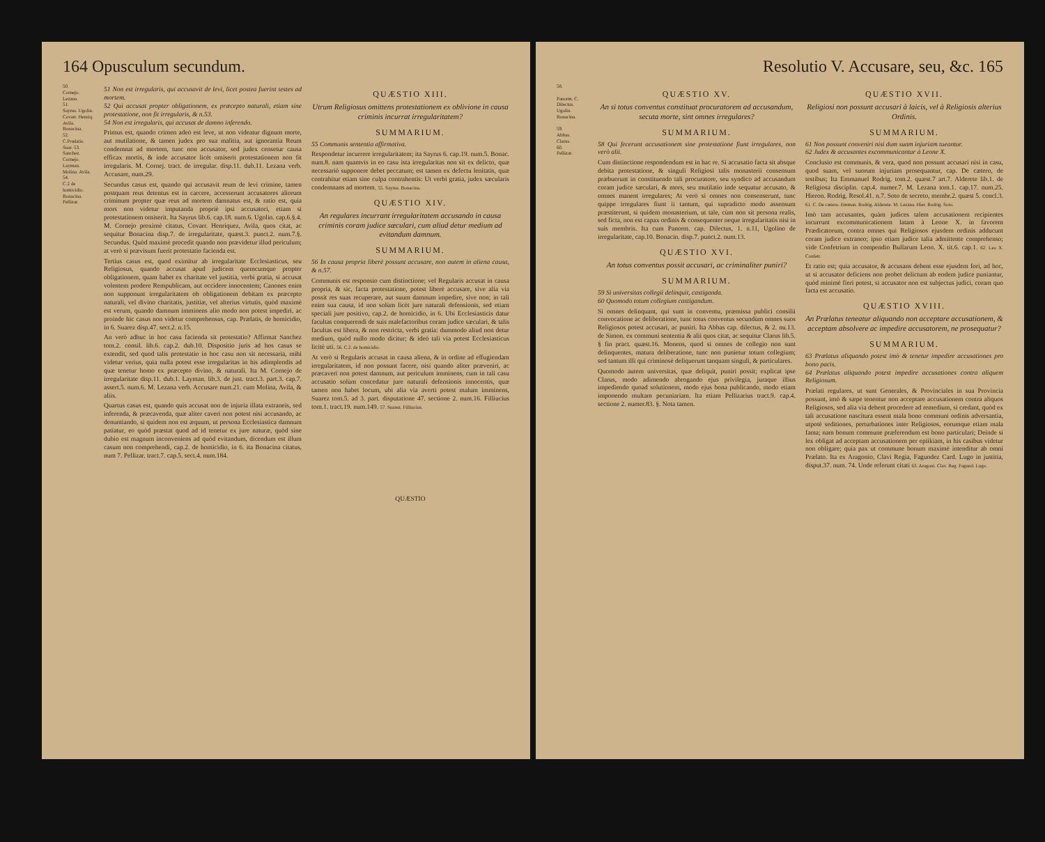164 Opusculum secundum.
50.
Cornejo. Lezana.
51.
Sayrus. Ugolin. Covarr. Henriq. Avila. Bonacina.
52.
C.Prælatis. Suar. 53. Sanchez.
Cornejo. Layman. Molina. Avila. 54.
C.2 de homicidio. Bonacina. Pellizar.
51 Non est irregularis, qui accusavit de levi, licet postea fuerint testes ad mortem.
52 Qui accusat propter obligationem, ex præcepto naturali, etiam sine protestatione, non fit irregularis, & n.53.
54 Non est irregularis, qui accusat de damno inferendo.
Primus est, quando crimen adeò est leve, ut non videatur dignum morte, aut mutilatione, & tamen judex pro sua malitia, aut ignorantia Reum condemnat ad mortem, tunc non accusator, sed judex censetur causa efficax mortis, & inde accusator licèt omiserit protestationem non fit irregularis. M. Cornej. tract. de irregular. disp.11. dub.11. Lezana verb. Accusare, num.29.
Secundus casus est, quando qui accusavit reum de levi crimine, tamen postquam reus detentus est in carcere, accesserunt accusatores aliorum criminum propter quæ reus ad mortem damnatus est, & ratio est, quia mors non videtur imputanda propriè ipsi accusatori, etiam si protestationem omiserit. Ita Sayrus lib.6. cap.18. num.6. Ugolin. cap.6.§.4. M. Cornejo proximè citatus, Covarr. Henriquez, Avila, quos citat, ac sequitur Bonacina disp.7. de irregularitate, quæst.3. punct.2. num.7.§. Secundus. Quòd maximè procedit quando non prævidetur illud periculum; at verò si prævisum fuerit protestatio facienda est.
Tertius casus est, quod eximitur ab irregularitate Ecclesiasticus, seu Religiosus, quando accusat apud judicem quemcumque propter obligationem, quam habet ex charitate vel justitia, verbi gratia, si accusat volentem prodere Rempublicam, aut occidere innocentem; Canones enim non supponunt irregularitatem ob obligationem debitam ex præcepto naturali, vel divino charitatis, justitiæ, vel alterius virtutis, quòd maximè est verum, quando damnum imminens alio modo non potest impediri, ac proinde hic casus non videtur comprehensus, cap. Prælatis, de homicidio, in 6. Suarez disp.47. sect.2. n.15.
An verò adhuc in hoc casu facienda sit protestatio? Affirmat Sanchez tom.2. consil. lib.6. cap.2. dub.10. Dispositio juris ad hos casus se extendit, sed quod talis protestatio in hoc casu non sit necessaria, mihi videtur verius, quia nulla potest esse irregularitas in his adimplendis ad quæ tenetur homo ex præcepto divino, & naturali. Ita M. Cornejo de irregularitate disp.11. dub.1. Layman. lib.3. de just. tract.3. part.3. cap.7. assert.5. num.6. M. Lezana verb. Accusare num.21. cum Molina, Avila, & aliis.
Quartus casus est, quando quis accusat non de injuria illata extraneis, sed inferenda, & præcavenda, quæ aliter caveri non potest nisi accusando, ac denuntiando, si quidem non est æquum, ut persona Ecclesiastica damnum patiatur, eo quòd præstat quod ad id tenetur ex jure naturæ, quòd sine dubio est magnum inconveniens ad quòd evitandum, dicendum est illum casum non comprehendi, cap.2. de homicidio, in 6. ita Bonacina citatus, num 7. Pellizar. tract.7. cap.5. sect.4. num.184.
QUÆSTIO XIII.
Utrum Religiosus omittens protestationem ex oblivione in causa criminis incurrat irregularitatem?
SUMMARIUM.
55 Communis sententia affirmativa.
Respondetur incurrere irregularitatem; ita Sayrus 6. cap.19. num.5. Bonac. num.8. nam quamvis in eo casu ista irregularitas non sit ex delicto, quæ necessariò supponere debet peccatum; est tamen ex defectu lenitatis, quæ contrahitur etiam sine culpa contrahentis: Ut verbi gratia, judex sæcularis condemnans ad mortem. 55. Sayrus. Bonacina.
QUÆSTIO XIV.
An regulares incurrant irregularitatem accusando in causa criminis coram judice sæculari, cum aliud detur medium ad evitandum damnum.
SUMMARIUM.
56 In causa propria liberè possunt accusare, non autem in aliena causa, & n.57.
Communis est responsio cum distinctione; vel Regularis accusat in causa propria, & sic, facta protestatione, potest liberè accusare, sive alia via possit res suas recuperare, aut suum damnum impedire, sive non; in tali enim sua causa, id non solùm licèt jure naturali defensionis, sed etiam speciali jure positivo, cap.2. de homicidio, in 6. Ubi Ecclesiasticis datur facultas conquerendi de suis malefactoribus coram judice sæculari, & talis facultas est libera, & non restricta, verbi gratia: dummodo aliud non detur medium, quòd nullo modo dicitur; & ideò tali via potest Ecclesiasticus licitè uti. 56. C.2. de homicidio.
At verò si Regularis accusat in causa aliena, & in ordine ad effugiendam irregularitatem, id non possunt facere, nisi quando aliter præveniri, ac præcaveri non potest damnum, aut periculum imminens, cum in tali casu accusatio solùm concedatur jure naturali defensionis innocentis, quæ tamen non habet locum, ubi alia via averti potest malum imminens, Suarez tom.5. ad 3. part. disputatione 47. sectione 2. num.16. Filliucius tom.1. tract.19. num.149. 57. Suarez. Filliucius.
QUÆSTIO
Resolutio V. Accusare, seu, &c. 165
58.
Panorm. C. Dilectus. Ugolin. Bonacina.
59.
Abbas.
Clarus.
60.
Pellizar.
QUÆSTIO XV.
An si totus conventus constituat procuratorem ad accusandum, secuta morte, sint omnes irregulares?
SUMMARIUM.
58 Qui fecerunt accusationem sine protestatione fiunt irregulares, non verò alii.
Cum distinctione respondendum est in hac re. Si accusatio facta sit absque debita protestatione, & singuli Religiosi talis monasterii consensum præbuerunt in constituendo tali procuratore, seu syndico ad accusandum coram judice sæculari, & mors, seu mutilatio inde sequatur accusato, & omnes manent irregulares; At verò si omnes non consenserunt, tunc quippe irregulares fiunt ii tantum, qui supradicto modo assensum præstiterunt, si quidem monasterium, ut tale, cùm non sit persona realis, sed ficta, non est capax ordinis & consequenter neque irregularitatis nisi in suis membris. Ita cum Panorm. cap. Dilectus, 1. n.11, Ugolino de irregularitate, cap.10. Bonacin. disp.7. punct.2. num.13.
QUÆSTIO XVI.
An totus conventus possit accusari, ac criminaliter puniri?
SUMMARIUM.
59 Si universitas collegii delinquit, castiganda.
60 Quomodo totum collegium castigandum.
Si omnes delinquant, qui sunt in conventu, præmissa publici consilii convocatione ac deliberatione, tunc totus conventus secundùm omnes suos Religiosos potest accusari, ac puniri. Ita Abbas cap. dilectus, & 2. nu.13. de Simon. ex communi sententia & alii quos citat, ac sequitur Clarus lib.5. § fin pract. quæst.16. Monens, quod si omnes de collegio non sunt delinquentes, matura deliberatione, tunc non punietur totum collegium; sed tantum illi qui criminosè deliquerunt tanquam singuli, & particulares.
Quomodo autem universitas, quæ deliquit, puniri possit; explicat ipse Clarus, modo adimendo abrogando ejus privilegia, juraque illius impediendo quoad solutionem, modo ejus bona publicando, modo etiam imponendo multam pecuniariam. Ita etiam Pellizarius tract.9. cap.4. sectione 2. numer.83. §. Nota tamen.
QUÆSTIO XVII.
Religiosi non possunt accusari à laicis, vel à Religiosis alterius Ordinis.
SUMMARIUM.
61 Non possunt conveniri nisi dum suam injuriam tueantur.
62 Judex & accusantes excommunicantur à Leone X.
Conclusio est communis, & vera, quod non possunt accusari nisi in casu, quod suam, vel suorum injuriam prosequantur, cap. De cætero, de testibus; Ita Emmanuel Rodrig. tom.2. quæst.7 art.7. Alderete lib.1. de Religiosa disciplin. cap.4. numer.7. M. Lezana tom.1. cap.17. num.25. Hieron. Rodrig. Resol.41. n.7. Soto de secreto, membr.2. quæst 5. concl.3. 61. C. De cætero. Emman. Rodrig. Alderete. M. Lezana. Hier. Rodrig. Soto.
Imò tam accusantes, quàm judices talem accusationem recipientes incurrunt excommunicationem latam à Leone X. in favorem Prædicatorum, contra omnes qui Religiosos ejusdem ordinis adducunt coram judice extraneo; ipso etiam judice talia admittente comprehenso; vide Confetrium in compendio Bullarum Leon. X. tit.6. cap.1. 62. Leo X. Confetr.
Et ratio est; quia accusator, & accusans debent esse ejusdem fori, ad hoc, ut si accusator deficiens non probet delictum ab eodem judice puniantur, quòd minimè fieri potest, si accusator non est subjectus judici, coram quo facta est accusatio.
QUÆSTIO XVIII.
An Prælatus teneatur aliquando non acceptare accusationem, & acceptam absolvere ac impedire accusatorem, ne prosequatur?
SUMMARIUM.
63 Prælatus aliquando potest imò & tenetur impedire accusationes pro bono pacis.
64 Prælatus aliquando potest impedire accusationes contra aliquem Religiosum.
Prælati regulares, ut sunt Generales, & Provinciales in sua Provincia possunt, imò & sæpe tenentur non acceptare accusationem contra aliquos Religiosos, sed alia via debent procedere ad remedium, si credant, quòd ex tali accusatione nascitura essent mala bono communi ordinis adversantia, utpotè seditiones, perturbationes inter Religiosos, eorumque etiam mala fama; nam bonum commune præferendum est bono particulari; Deinde si lex obligat ad acceptam accusationem per epiikiam, in his casibus videtur non obligare; quia pax ut commune bonum maximè intenditur ab omni Prælato. Ita ex Aragonio, Clavi Regia, Fagundez Card. Lugo in justitia, disput.37. num. 74. Unde referunt citati 63. Aragoni. Clav. Reg. Fagund. Lugo.